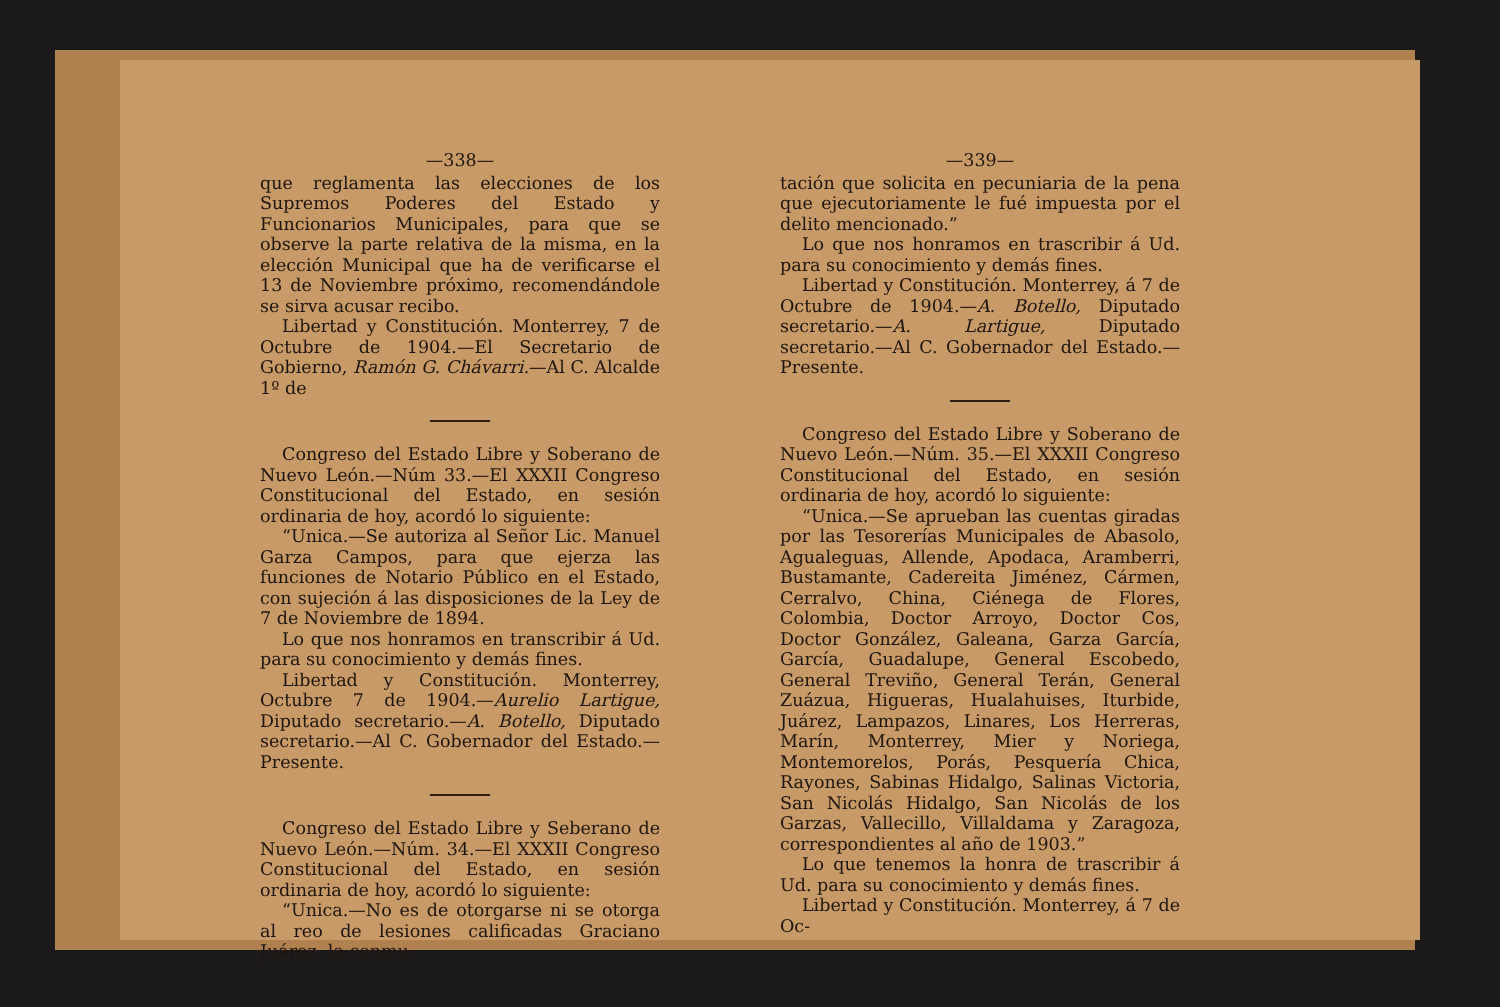—338—
que reglamenta las elecciones de los Supremos Poderes del Estado y Funcionarios Municipales, para que se observe la parte relativa de la misma, en la elección Municipal que ha de verificarse el 13 de Noviembre próximo, recomendándole se sirva acusar recibo.
Libertad y Constitución. Monterrey, 7 de Octubre de 1904.—El Secretario de Gobierno, Ramón G. Chávarri.—Al C. Alcalde 1º de
Congreso del Estado Libre y Soberano de Nuevo León.—Núm 33.—El XXXII Congreso Constitucional del Estado, en sesión ordinaria de hoy, acordó lo siguiente:
“Unica.—Se autoriza al Señor Lic. Manuel Garza Campos, para que ejerza las funciones de Notario Público en el Estado, con sujeción á las disposiciones de la Ley de 7 de Noviembre de 1894.
Lo que nos honramos en transcribir á Ud. para su conocimiento y demás fines.
Libertad y Constitución. Monterrey, Octubre 7 de 1904.—Aurelio Lartigue, Diputado secretario.—A. Botello, Diputado secretario.—Al C. Gobernador del Estado.—Presente.
Congreso del Estado Libre y Seberano de Nuevo León.—Núm. 34.—El XXXII Congreso Constitucional del Estado, en sesión ordinaria de hoy, acordó lo siguiente:
“Unica.—No es de otorgarse ni se otorga al reo de lesiones calificadas Graciano Juárez, la conmu-
—339—
tación que solicita en pecuniaria de la pena que ejecutoriamente le fué impuesta por el delito mencionado.”
Lo que nos honramos en trascribir á Ud. para su conocimiento y demás fines.
Libertad y Constitución. Monterrey, á 7 de Octubre de 1904.—A. Botello, Diputado secretario.—A. Lartigue, Diputado secretario.—Al C. Gobernador del Estado.—Presente.
Congreso del Estado Libre y Soberano de Nuevo León.—Núm. 35.—El XXXII Congreso Constitucional del Estado, en sesión ordinaria de hoy, acordó lo siguiente:
“Unica.—Se aprueban las cuentas giradas por las Tesorerías Municipales de Abasolo, Agualeguas, Allende, Apodaca, Aramberri, Bustamante, Cadereita Jiménez, Cármen, Cerralvo, China, Ciénega de Flores, Colombia, Doctor Arroyo, Doctor Cos, Doctor González, Galeana, Garza García, García, Guadalupe, General Escobedo, General Treviño, General Terán, General Zuázua, Higueras, Hualahuises, Iturbide, Juárez, Lampazos, Linares, Los Herreras, Marín, Monterrey, Mier y Noriega, Montemorelos, Porás, Pesquería Chica, Rayones, Sabinas Hidalgo, Salinas Victoria, San Nicolás Hidalgo, San Nicolás de los Garzas, Vallecillo, Villaldama y Zaragoza, correspondientes al año de 1903.”
Lo que tenemos la honra de trascribir á Ud. para su conocimiento y demás fines.
Libertad y Constitución. Monterrey, á 7 de Oc-